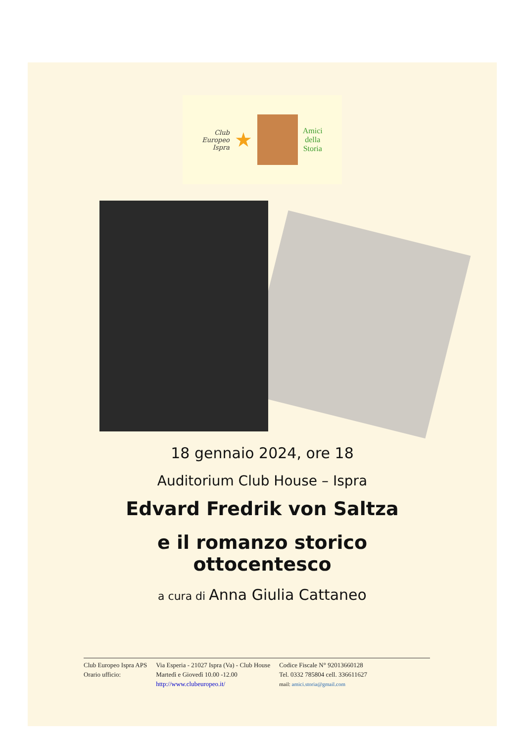Club
Europeo
Ispra
★
Amici
della
Storia
18 gennaio 2024, ore 18
Auditorium Club House – Ispra
Edvard Fredrik von Saltza
e il romanzo storico
ottocentesco
a cura di Anna Giulia Cattaneo
Club Europeo Ispra APS
Orario ufficio:
Via Esperia - 21027 Ispra (Va) - Club House
Martedì e Giovedì 10.00 -12.00
http://www.clubeuropeo.it/
Codice Fiscale N° 92013660128
Tel. 0332 785804 cell. 336611627
mail: amici.storia@gmail.com